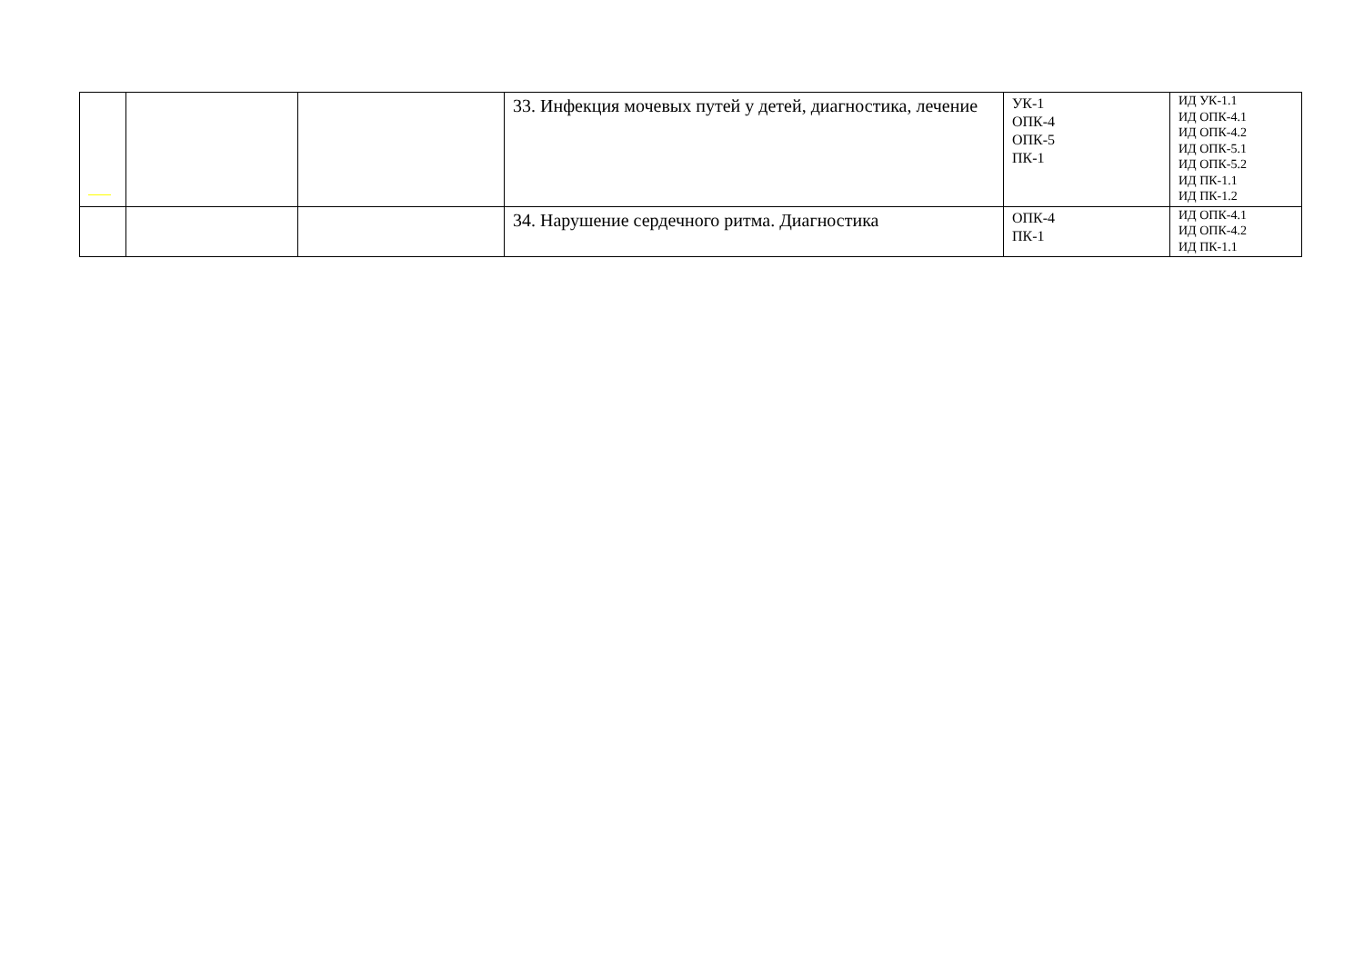| | | | 33. Инфекция мочевых путей у детей, диагностика, лечение | УК-1 ОПК-4 ОПК-5 ПК-1 | ИД УК-1.1 ИД ОПК-4.1 ИД ОПК-4.2 ИД ОПК-5.1 ИД ОПК-5.2 ИД ПК-1.1 ИД ПК-1.2 |
| | | | 34. Нарушение сердечного ритма. Диагностика | ОПК-4 ПК-1 | ИД ОПК-4.1 ИД ОПК-4.2 ИД ПК-1.1 |